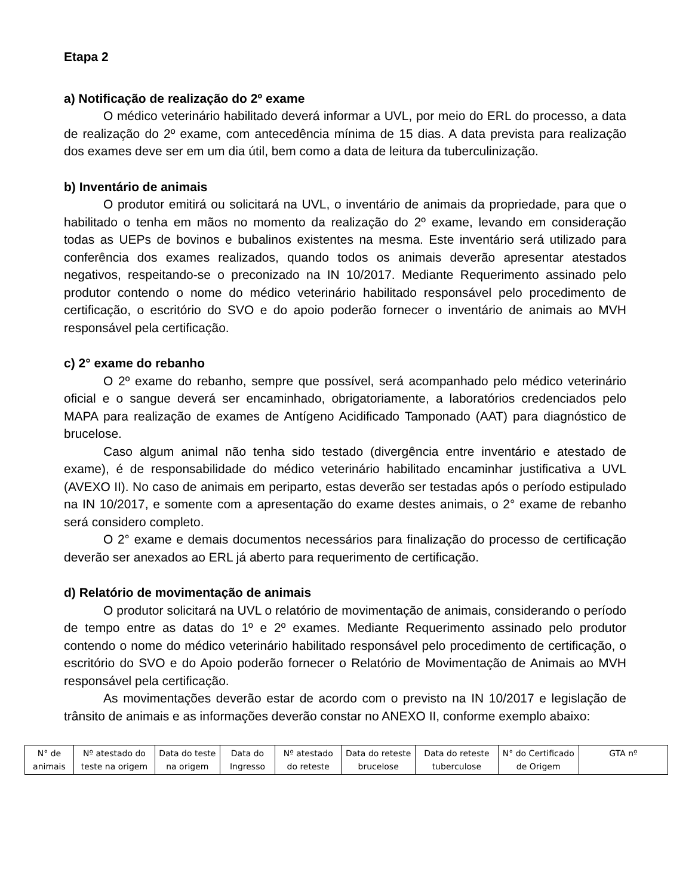Etapa 2
a) Notificação de realização do 2º exame
O médico veterinário habilitado deverá informar a UVL, por meio do ERL do processo, a data de realização do 2º exame, com antecedência mínima de 15 dias. A data prevista para realização dos exames deve ser em um dia útil, bem como a data de leitura da tuberculinização.
b) Inventário de animais
O produtor emitirá ou solicitará na UVL, o inventário de animais da propriedade, para que o habilitado o tenha em mãos no momento da realização do 2º exame, levando em consideração todas as UEPs de bovinos e bubalinos existentes na mesma. Este inventário será utilizado para conferência dos exames realizados, quando todos os animais deverão apresentar atestados negativos, respeitando-se o preconizado na IN 10/2017. Mediante Requerimento assinado pelo produtor contendo o nome do médico veterinário habilitado responsável pelo procedimento de certificação, o escritório do SVO e do apoio poderão fornecer o inventário de animais ao MVH responsável pela certificação.
c) 2° exame do rebanho
O 2º exame do rebanho, sempre que possível, será acompanhado pelo médico veterinário oficial e o sangue deverá ser encaminhado, obrigatoriamente, a laboratórios credenciados pelo MAPA para realização de exames de Antígeno Acidificado Tamponado (AAT) para diagnóstico de brucelose.
Caso algum animal não tenha sido testado (divergência entre inventário e atestado de exame), é de responsabilidade do médico veterinário habilitado encaminhar justificativa a UVL (AVEXO II). No caso de animais em periparto, estas deverão ser testadas após o período estipulado na IN 10/2017, e somente com a apresentação do exame destes animais, o 2° exame de rebanho será considero completo.
O 2° exame e demais documentos necessários para finalização do processo de certificação deverão ser anexados ao ERL já aberto para requerimento de certificação.
d) Relatório de movimentação de animais
O produtor solicitará na UVL o relatório de movimentação de animais, considerando o período de tempo entre as datas do 1º e 2º exames. Mediante Requerimento assinado pelo produtor contendo o nome do médico veterinário habilitado responsável pelo procedimento de certificação, o escritório do SVO e do Apoio poderão fornecer o Relatório de Movimentação de Animais ao MVH responsável pela certificação.
As movimentações deverão estar de acordo com o previsto na IN 10/2017 e legislação de trânsito de animais e as informações deverão constar no ANEXO II, conforme exemplo abaixo:
| N° de animais | Nº atestado do teste na origem | Data do teste na origem | Data do Ingresso | Nº atestado do reteste | Data do reteste brucelose | Data do reteste tuberculose | N° do Certificado de Origem | GTA nº |